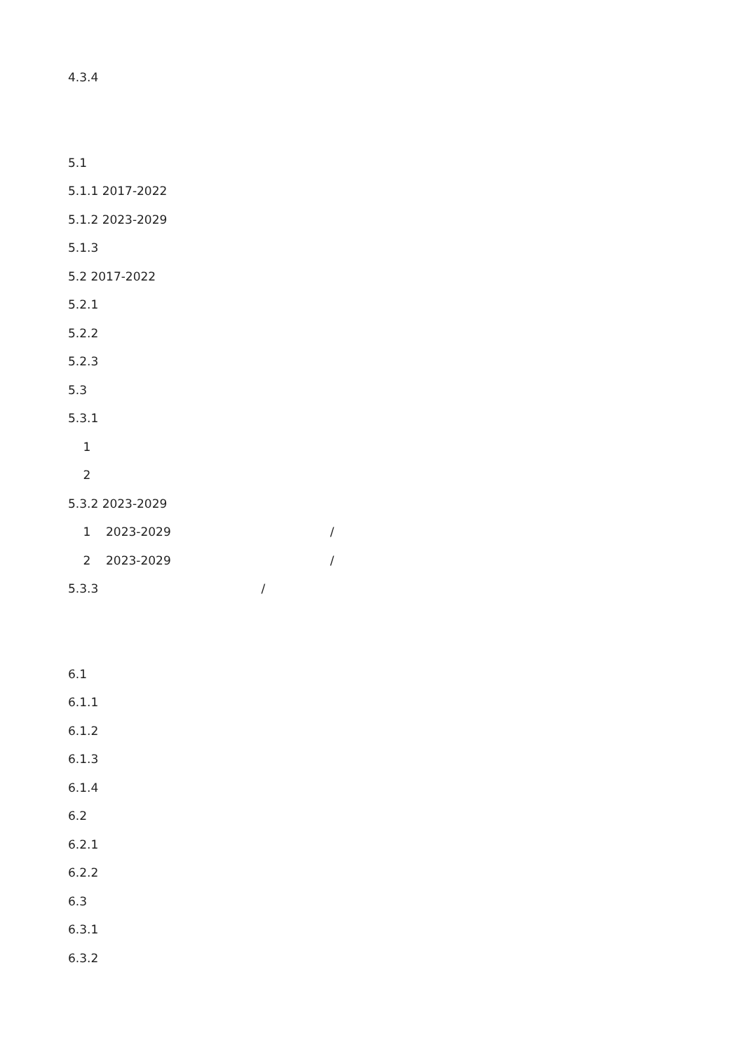4.3.4
5.1
5.1.1 2017-2022
5.1.2 2023-2029
5.1.3
5.2 2017-2022
5.2.1
5.2.2
5.2.3
5.3
5.3.1
1
2
5.3.2 2023-2029
1 2023-2029 /
2 2023-2029 /
5.3.3 /
6.1
6.1.1
6.1.2
6.1.3
6.1.4
6.2
6.2.1
6.2.2
6.3
6.3.1
6.3.2